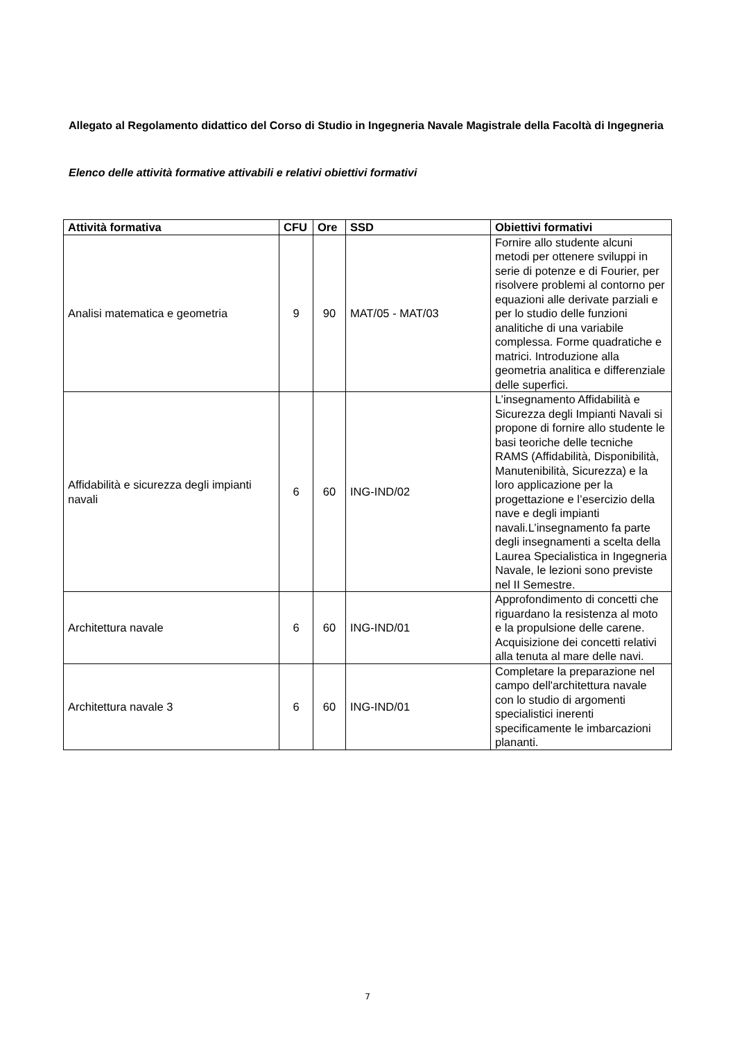Allegato al Regolamento didattico del Corso di Studio in Ingegneria Navale Magistrale della Facoltà di Ingegneria
Elenco delle attività formative attivabili e relativi obiettivi formativi
| Attività formativa | CFU | Ore | SSD | Obiettivi formativi |
| --- | --- | --- | --- | --- |
| Analisi matematica e geometria | 9 | 90 | MAT/05 - MAT/03 | Fornire allo studente alcuni metodi per ottenere sviluppi in serie di potenze e di Fourier, per risolvere problemi al contorno per equazioni alle derivate parziali e per lo studio delle funzioni analitiche di una variabile complessa. Forme quadratiche e matrici. Introduzione alla geometria analitica e differenziale delle superfici. |
| Affidabilità e sicurezza degli impianti navali | 6 | 60 | ING-IND/02 | L’insegnamento Affidabilità e Sicurezza degli Impianti Navali si propone di fornire allo studente le basi teoriche delle tecniche RAMS (Affidabilità, Disponibilità, Manutenibilità, Sicurezza) e la loro applicazione per la progettazione e l’esercizio della nave e degli impianti navali.L’insegnamento fa parte degli insegnamenti a scelta della Laurea Specialistica in Ingegneria Navale, le lezioni sono previste nel II Semestre. |
| Architettura navale | 6 | 60 | ING-IND/01 | Approfondimento di concetti che riguardano la resistenza al moto e la propulsione delle carene. Acquisizione dei concetti relativi alla tenuta al mare delle navi. |
| Architettura navale 3 | 6 | 60 | ING-IND/01 | Completare la preparazione nel campo dell'architettura navale con lo studio di argomenti specialistici inerenti specificamente le imbarcazioni plananti. |
7